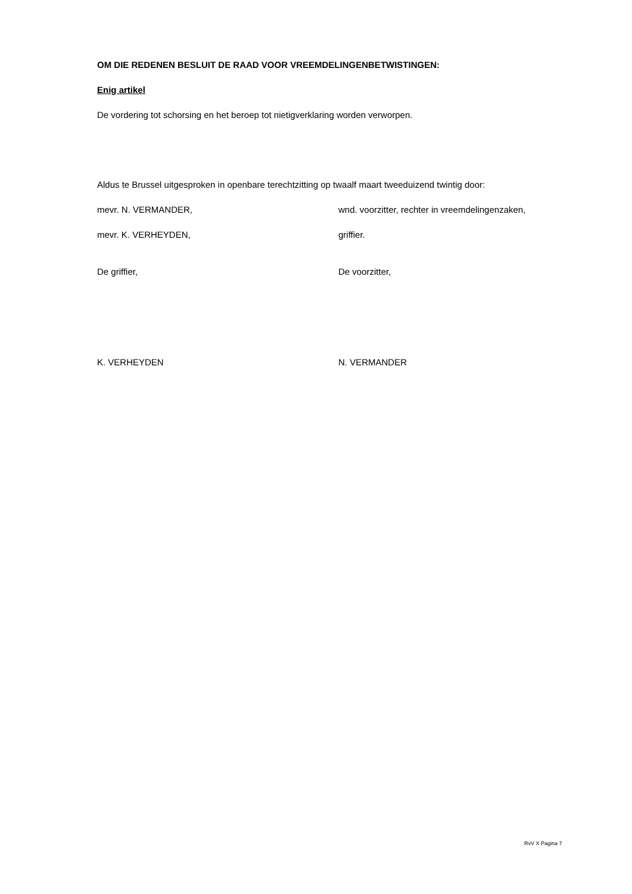OM DIE REDENEN BESLUIT DE RAAD VOOR VREEMDELINGENBETWISTINGEN:
Enig artikel
De vordering tot schorsing en het beroep tot nietigverklaring worden verworpen.
Aldus te Brussel uitgesproken in openbare terechtzitting op twaalf maart tweeduizend twintig door:
mevr. N. VERMANDER, wnd. voorzitter, rechter in vreemdelingenzaken,
mevr. K. VERHEYDEN, griffier.
De griffier, De voorzitter,
K. VERHEYDEN N. VERMANDER
RvV X Pagina 7